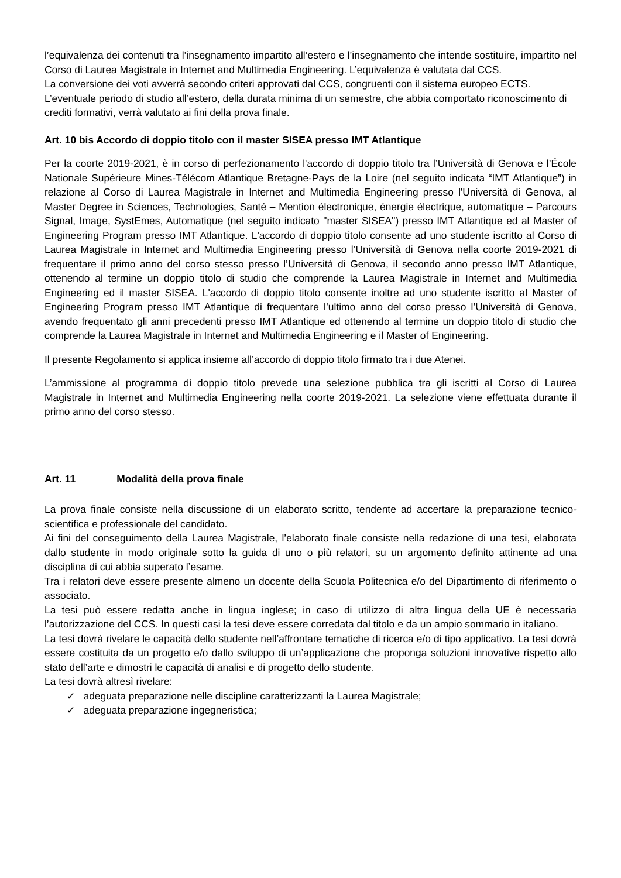l’equivalenza dei contenuti tra l’insegnamento impartito all’estero e l’insegnamento che intende sostituire, impartito nel Corso di Laurea Magistrale in Internet and Multimedia Engineering. L’equivalenza è valutata dal CCS.
La conversione dei voti avverrà secondo criteri approvati dal CCS, congruenti con il sistema europeo ECTS.
L’eventuale periodo di studio all’estero, della durata minima di un semestre, che abbia comportato riconoscimento di crediti formativi, verrà valutato ai fini della prova finale.
Art. 10 bis Accordo di doppio titolo con il master SISEA presso IMT Atlantique
Per la coorte 2019-2021, è in corso di perfezionamento l'accordo di doppio titolo tra l’Università di Genova e l’École Nationale Supérieure Mines-Télécom Atlantique Bretagne-Pays de la Loire (nel seguito indicata “IMT Atlantique”) in relazione al Corso di Laurea Magistrale in Internet and Multimedia Engineering presso l'Università di Genova, al Master Degree in Sciences, Technologies, Santé – Mention électronique, énergie électrique, automatique – Parcours Signal, Image, SystEmes, Automatique (nel seguito indicato "master SISEA") presso IMT Atlantique ed al Master of Engineering Program presso IMT Atlantique. L'accordo di doppio titolo consente ad uno studente iscritto al Corso di Laurea Magistrale in Internet and Multimedia Engineering presso l’Università di Genova nella coorte 2019-2021 di frequentare il primo anno del corso stesso presso l’Università di Genova, il secondo anno presso IMT Atlantique, ottenendo al termine un doppio titolo di studio che comprende la Laurea Magistrale in Internet and Multimedia Engineering ed il master SISEA. L'accordo di doppio titolo consente inoltre ad uno studente iscritto al Master of Engineering Program presso IMT Atlantique di frequentare l’ultimo anno del corso presso l’Università di Genova, avendo frequentato gli anni precedenti presso IMT Atlantique ed ottenendo al termine un doppio titolo di studio che comprende la Laurea Magistrale in Internet and Multimedia Engineering e il Master of Engineering.
Il presente Regolamento si applica insieme all’accordo di doppio titolo firmato tra i due Atenei.
L’ammissione al programma di doppio titolo prevede una selezione pubblica tra gli iscritti al Corso di Laurea Magistrale in Internet and Multimedia Engineering nella coorte 2019-2021. La selezione viene effettuata durante il primo anno del corso stesso.
Art. 11 Modalità della prova finale
La prova finale consiste nella discussione di un elaborato scritto, tendente ad accertare la preparazione tecnico-scientifica e professionale del candidato.
Ai fini del conseguimento della Laurea Magistrale, l’elaborato finale consiste nella redazione di una tesi, elaborata dallo studente in modo originale sotto la guida di uno o più relatori, su un argomento definito attinente ad una disciplina di cui abbia superato l’esame.
Tra i relatori deve essere presente almeno un docente della Scuola Politecnica e/o del Dipartimento di riferimento o associato.
La tesi può essere redatta anche in lingua inglese; in caso di utilizzo di altra lingua della UE è necessaria l’autorizzazione del CCS. In questi casi la tesi deve essere corredata dal titolo e da un ampio sommario in italiano.
La tesi dovrà rivelare le capacità dello studente nell’affrontare tematiche di ricerca e/o di tipo applicativo. La tesi dovrà essere costituita da un progetto e/o dallo sviluppo di un’applicazione che proponga soluzioni innovative rispetto allo stato dell’arte e dimostri le capacità di analisi e di progetto dello studente.
La tesi dovrà altresì rivelare:
✓ adeguata preparazione nelle discipline caratterizzanti la Laurea Magistrale;
✓ adeguata preparazione ingegneristica;